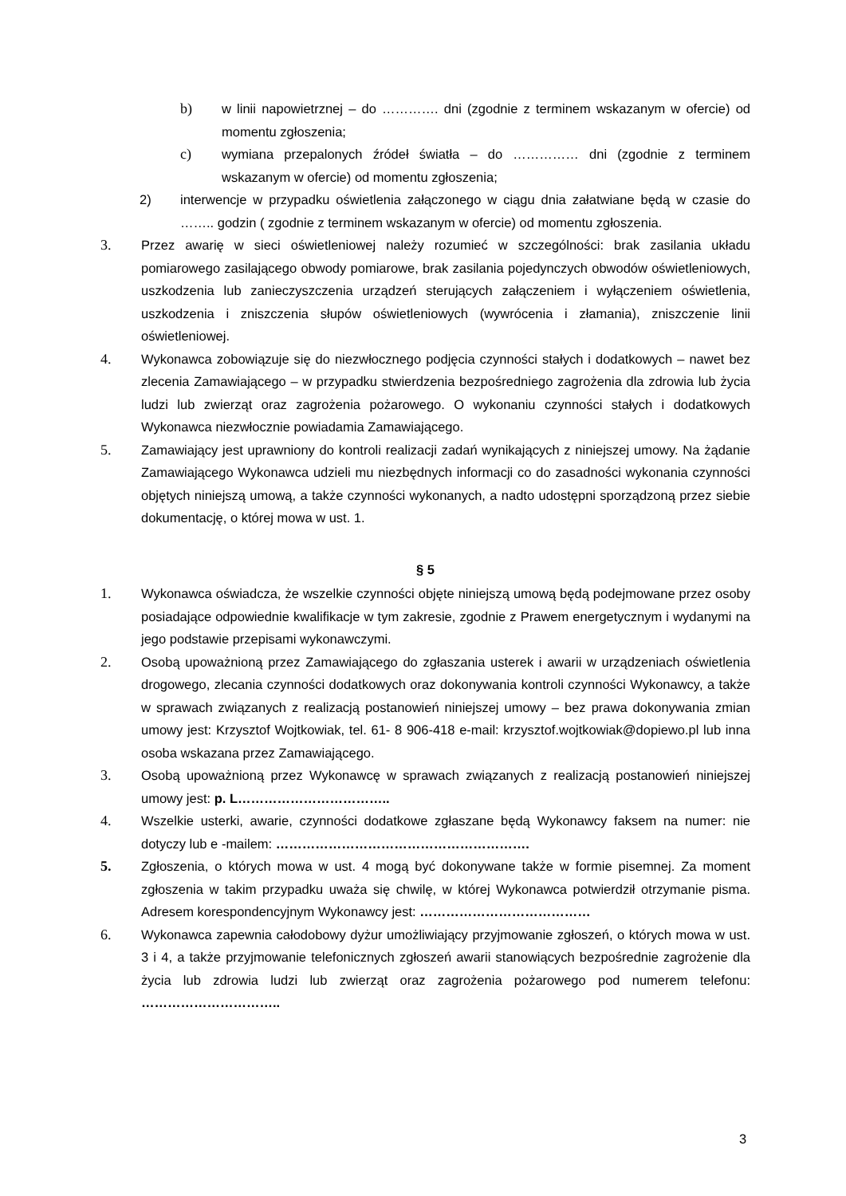b) w linii napowietrznej – do …………. dni (zgodnie z terminem wskazanym w ofercie) od momentu zgłoszenia;
c) wymiana przepalonych źródeł światła – do …………… dni (zgodnie z terminem wskazanym w ofercie) od momentu zgłoszenia;
2) interwencje w przypadku oświetlenia załączonego w ciągu dnia załatwiane będą w czasie do …….. godzin ( zgodnie z terminem wskazanym w ofercie) od momentu zgłoszenia.
3. Przez awarię w sieci oświetleniowej należy rozumieć w szczególności: brak zasilania układu pomiarowego zasilającego obwody pomiarowe, brak zasilania pojedynczych obwodów oświetleniowych, uszkodzenia lub zanieczyszczenia urządzeń sterujących załączeniem i wyłączeniem oświetlenia, uszkodzenia i zniszczenia słupów oświetleniowych (wywrócenia i złamania), zniszczenie linii oświetleniowej.
4. Wykonawca zobowiązuje się do niezwłocznego podjęcia czynności stałych i dodatkowych – nawet bez zlecenia Zamawiającego – w przypadku stwierdzenia bezpośredniego zagrożenia dla zdrowia lub życia ludzi lub zwierząt oraz zagrożenia pożarowego. O wykonaniu czynności stałych i dodatkowych Wykonawca niezwłocznie powiadamia Zamawiającego.
5. Zamawiający jest uprawniony do kontroli realizacji zadań wynikających z niniejszej umowy. Na żądanie Zamawiającego Wykonawca udzieli mu niezbędnych informacji co do zasadności wykonania czynności objętych niniejszą umową, a także czynności wykonanych, a nadto udostępni sporządzoną przez siebie dokumentację, o której mowa w ust. 1.
§ 5
1. Wykonawca oświadcza, że wszelkie czynności objęte niniejszą umową będą podejmowane przez osoby posiadające odpowiednie kwalifikacje w tym zakresie, zgodnie z Prawem energetycznym i wydanymi na jego podstawie przepisami wykonawczymi.
2. Osobą upoważnioną przez Zamawiającego do zgłaszania usterek i awarii w urządzeniach oświetlenia drogowego, zlecania czynności dodatkowych oraz dokonywania kontroli czynności Wykonawcy, a także w sprawach związanych z realizacją postanowień niniejszej umowy – bez prawa dokonywania zmian umowy jest: Krzysztof Wojtkowiak, tel. 61- 8 906-418 e-mail: krzysztof.wojtkowiak@dopiewo.pl lub inna osoba wskazana przez Zamawiającego.
3. Osobą upoważnioną przez Wykonawcę w sprawach związanych z realizacją postanowień niniejszej umowy jest: p. L……………………………..
4. Wszelkie usterki, awarie, czynności dodatkowe zgłaszane będą Wykonawcy faksem na numer: nie dotyczy lub e -mailem: ………………………………………………….
5. Zgłoszenia, o których mowa w ust. 4 mogą być dokonywane także w formie pisemnej. Za moment zgłoszenia w takim przypadku uważa się chwilę, w której Wykonawca potwierdził otrzymanie pisma. Adresem korespondencyjnym Wykonawcy jest: …………………………………
6. Wykonawca zapewnia całodobowy dyżur umożliwiający przyjmowanie zgłoszeń, o których mowa w ust. 3 i 4, a także przyjmowanie telefonicznych zgłoszeń awarii stanowiących bezpośrednie zagrożenie dla życia lub zdrowia ludzi lub zwierząt oraz zagrożenia pożarowego pod numerem telefonu: …………………………..
3